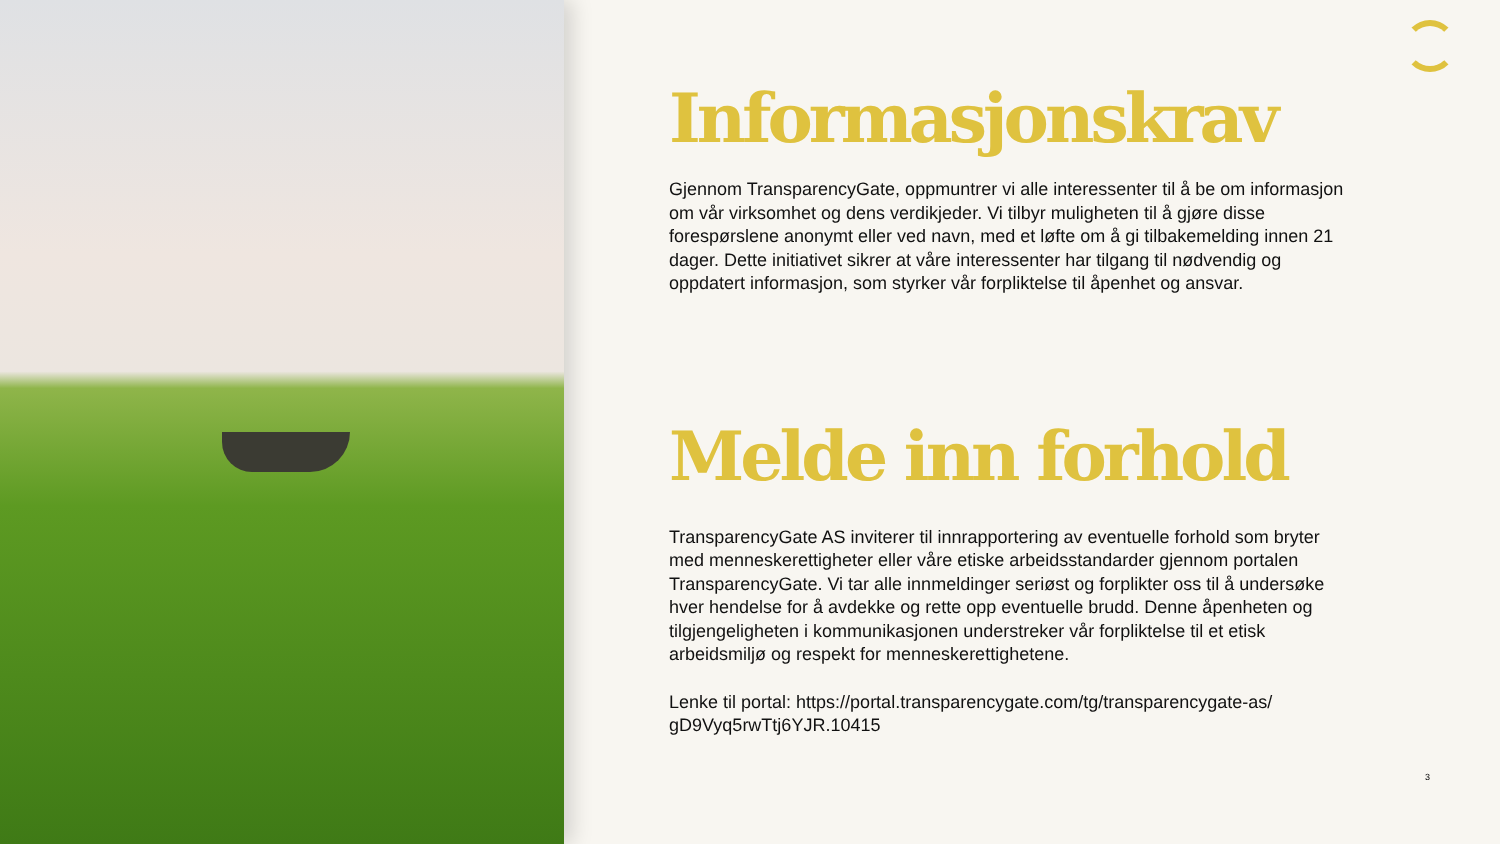Informasjonskrav
Gjennom TransparencyGate, oppmuntrer vi alle interessenter til å be om informasjon om vår virksomhet og dens verdikjeder. Vi tilbyr muligheten til å gjøre disse forespørslene anonymt eller ved navn, med et løfte om å gi tilbakemelding innen 21 dager. Dette initiativet sikrer at våre interessenter har tilgang til nødvendig og oppdatert informasjon, som styrker vår forpliktelse til åpenhet og ansvar.
Melde inn forhold
TransparencyGate AS inviterer til innrapportering av eventuelle forhold som bryter med menneskerettigheter eller våre etiske arbeidsstandarder gjennom portalen TransparencyGate. Vi tar alle innmeldinger seriøst og forplikter oss til å undersøke hver hendelse for å avdekke og rette opp eventuelle brudd. Denne åpenheten og tilgjengeligheten i kommunikasjonen understreker vår forpliktelse til et etisk arbeidsmiljø og respekt for menneskerettighetene.
Lenke til portal: https://portal.transparencygate.com/tg/transparencygate-as/ gD9Vyq5rwTtj6YJR.10415
3